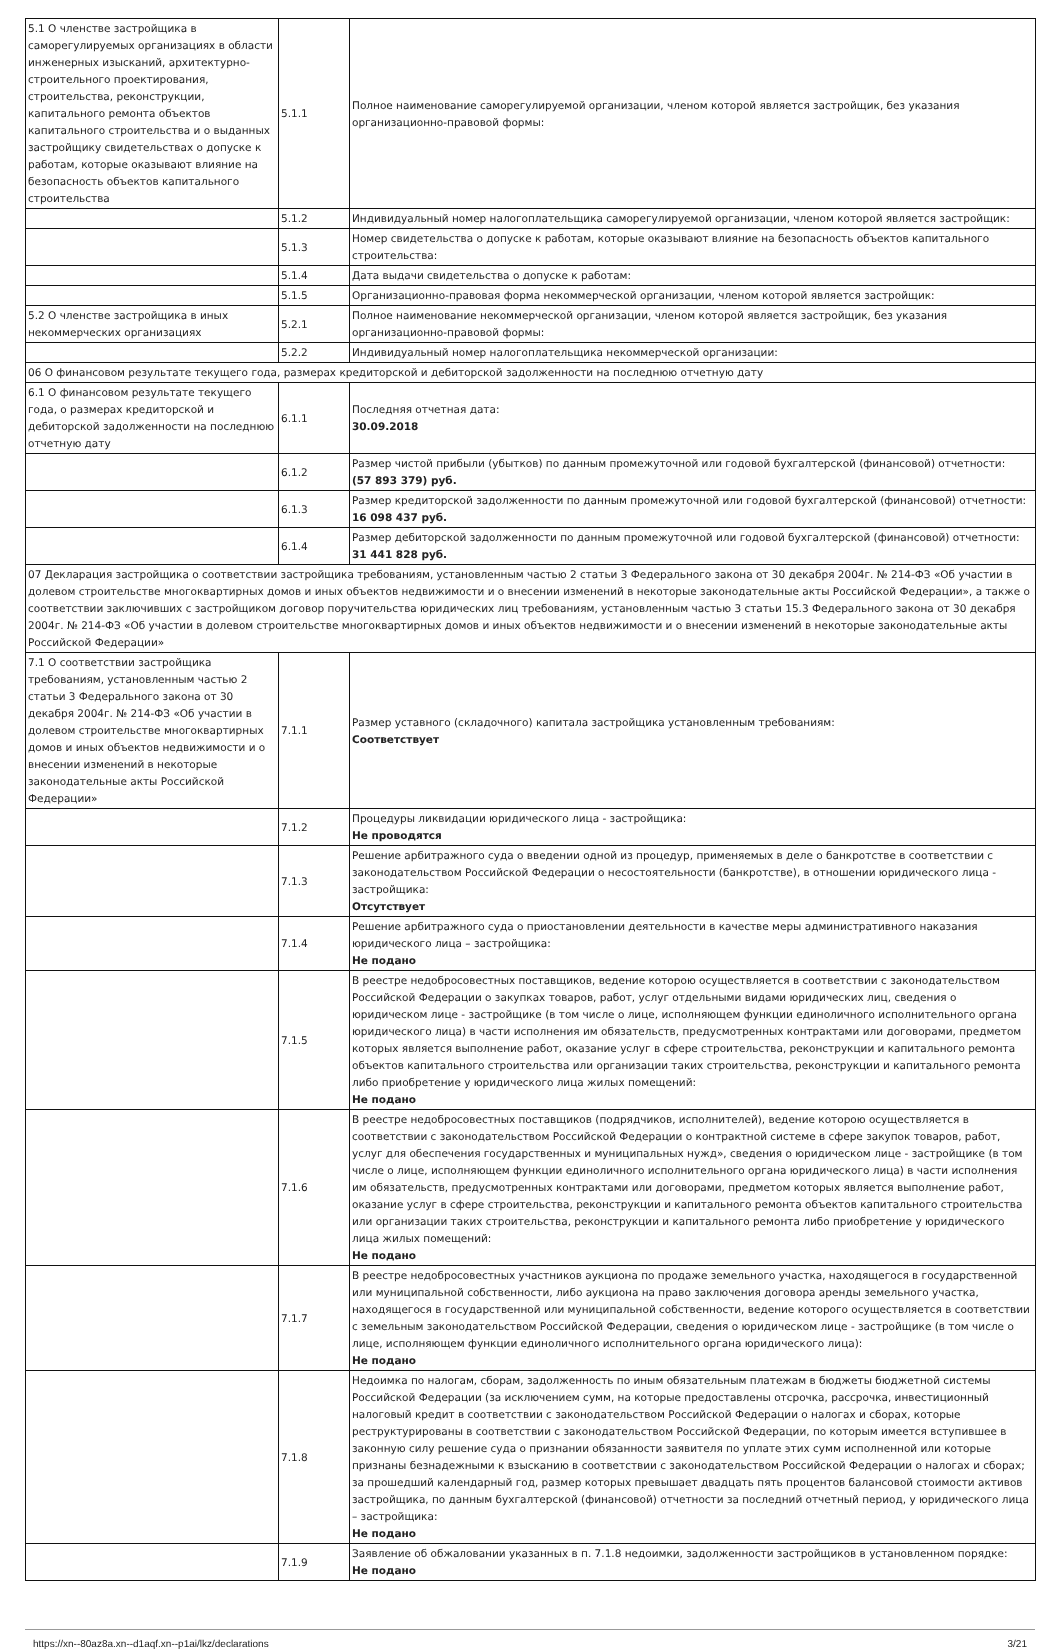| 5.1 О членстве застройщика в саморегулируемых организациях в области инженерных изысканий, архитектурно-строительного проектирования, строительства, реконструкции, капитального ремонта объектов капитального строительства и о выданных застройщику свидетельствах о допуске к работам, которые оказывают влияние на безопасность объектов капитального строительства | 5.1.1 | Полное наименование саморегулируемой организации, членом которой является застройщик, без указания организационно-правовой формы: |
| | 5.1.2 | Индивидуальный номер налогоплательщика саморегулируемой организации, членом которой является застройщик: |
| | 5.1.3 | Номер свидетельства о допуске к работам, которые оказывают влияние на безопасность объектов капитального строительства: |
| | 5.1.4 | Дата выдачи свидетельства о допуске к работам: |
| | 5.1.5 | Организационно-правовая форма некоммерческой организации, членом которой является застройщик: |
| 5.2 О членстве застройщика в иных некоммерческих организациях | 5.2.1 | Полное наименование некоммерческой организации, членом которой является застройщик, без указания организационно-правовой формы: |
| | 5.2.2 | Индивидуальный номер налогоплательщика некоммерческой организации: |
| 06 О финансовом результате текущего года, размерах кредиторской и дебиторской задолженности на последнюю отчетную дату | | |
| 6.1 О финансовом результате текущего года, о размерах кредиторской и дебиторской задолженности на последнюю отчетную дату | 6.1.1 | Последняя отчетная дата: 30.09.2018 |
| | 6.1.2 | Размер чистой прибыли (убытков) по данным промежуточной или годовой бухгалтерской (финансовой) отчетности: (57 893 379) руб. |
| | 6.1.3 | Размер кредиторской задолженности по данным промежуточной или годовой бухгалтерской (финансовой) отчетности: 16 098 437 руб. |
| | 6.1.4 | Размер дебиторской задолженности по данным промежуточной или годовой бухгалтерской (финансовой) отчетности: 31 441 828 руб. |
| 07 Декларация застройщика о соответствии застройщика требованиям, установленным частью 2 статьи 3 Федерального закона от 30 декабря 2004г. № 214-ФЗ «Об участии в долевом строительстве многоквартирных домов и иных объектов недвижимости и о внесении изменений в некоторые законодательные акты Российской Федерации», а также о соответствии заключивших с застройщиком договор поручительства юридических лиц требованиям, установленным частью 3 статьи 15.3 Федерального закона от 30 декабря 2004г. № 214-ФЗ «Об участии в долевом строительстве многоквартирных домов и иных объектов недвижимости и о внесении изменений в некоторые законодательные акты Российской Федерации» | | |
| 7.1 О соответствии застройщика требованиям, установленным частью 2 статьи 3 Федерального закона от 30 декабря 2004г. № 214-ФЗ «Об участии в долевом строительстве многоквартирных домов и иных объектов недвижимости и о внесении изменений в некоторые законодательные акты Российской Федерации» | 7.1.1 | Размер уставного (складочного) капитала застройщика установленным требованиям: Соответствует |
| | 7.1.2 | Процедуры ликвидации юридического лица - застройщика: Не проводятся |
| | 7.1.3 | Решение арбитражного суда о введении одной из процедур, применяемых в деле о банкротстве в соответствии с законодательством Российской Федерации о несостоятельности (банкротстве), в отношении юридического лица - застройщика: Отсутствует |
| | 7.1.4 | Решение арбитражного суда о приостановлении деятельности в качестве меры административного наказания юридического лица – застройщика: Не подано |
| | 7.1.5 | В реестре недобросовестных поставщиков, ведение которою осуществляется в соответствии с законодательством Российской Федерации о закупках товаров, работ, услуг отдельными видами юридических лиц, сведения о юридическом лице - застройщике (в том числе о лице, исполняющем функции единоличного исполнительного органа юридического лица) в части исполнения им обязательств, предусмотренных контрактами или договорами, предметом которых является выполнение работ, оказание услуг в сфере строительства, реконструкции и капитального ремонта объектов капитального строительства или организации таких строительства, реконструкции и капитального ремонта либо приобретение у юридического лица жилых помещений: Не подано |
| | 7.1.6 | В реестре недобросовестных поставщиков (подрядчиков, исполнителей), ведение которою осуществляется в соответствии с законодательством Российской Федерации о контрактной системе в сфере закупок товаров, работ, услуг для обеспечения государственных и муниципальных нужд», сведения о юридическом лице - застройщике (в том числе о лице, исполняющем функции единоличного исполнительного органа юридического лица) в части исполнения им обязательств, предусмотренных контрактами или договорами, предметом которых является выполнение работ, оказание услуг в сфере строительства, реконструкции и капитального ремонта объектов капитального строительства или организации таких строительства, реконструкции и капитального ремонта либо приобретение у юридического лица жилых помещений: Не подано |
| | 7.1.7 | В реестре недобросовестных участников аукциона по продаже земельного участка, находящегося в государственной или муниципальной собственности, либо аукциона на право заключения договора аренды земельного участка, находящегося в государственной или муниципальной собственности, ведение которого осуществляется в соответствии с земельным законодательством Российской Федерации, сведения о юридическом лице - застройщике (в том числе о лице, исполняющем функции единоличного исполнительного органа юридического лица): Не подано |
| | 7.1.8 | Недоимка по налогам, сборам, задолженность по иным обязательным платежам в бюджеты бюджетной системы Российской Федерации (за исключением сумм, на которые предоставлены отсрочка, рассрочка, инвестиционный налоговый кредит в соответствии с законодательством Российской Федерации о налогах и сборах, которые реструктурированы в соответствии с законодательством Российской Федерации, по которым имеется вступившее в законную силу решение суда о признании обязанности заявителя по уплате этих сумм исполненной или которые признаны безнадежными к взысканию в соответствии с законодательством Российской Федерации о налогах и сборах; за прошедший календарный год, размер которых превышает двадцать пять процентов балансовой стоимости активов застройщика, по данным бухгалтерской (финансовой) отчетности за последний отчетный период, у юридического лица – застройщика: Не подано |
| | 7.1.9 | Заявление об обжаловании указанных в п. 7.1.8 недоимки, задолженности застройщиков в установленном порядке: Не подано |
https://xn--80az8a.xn--d1aqf.xn--p1ai/lkz/declarations 3/21